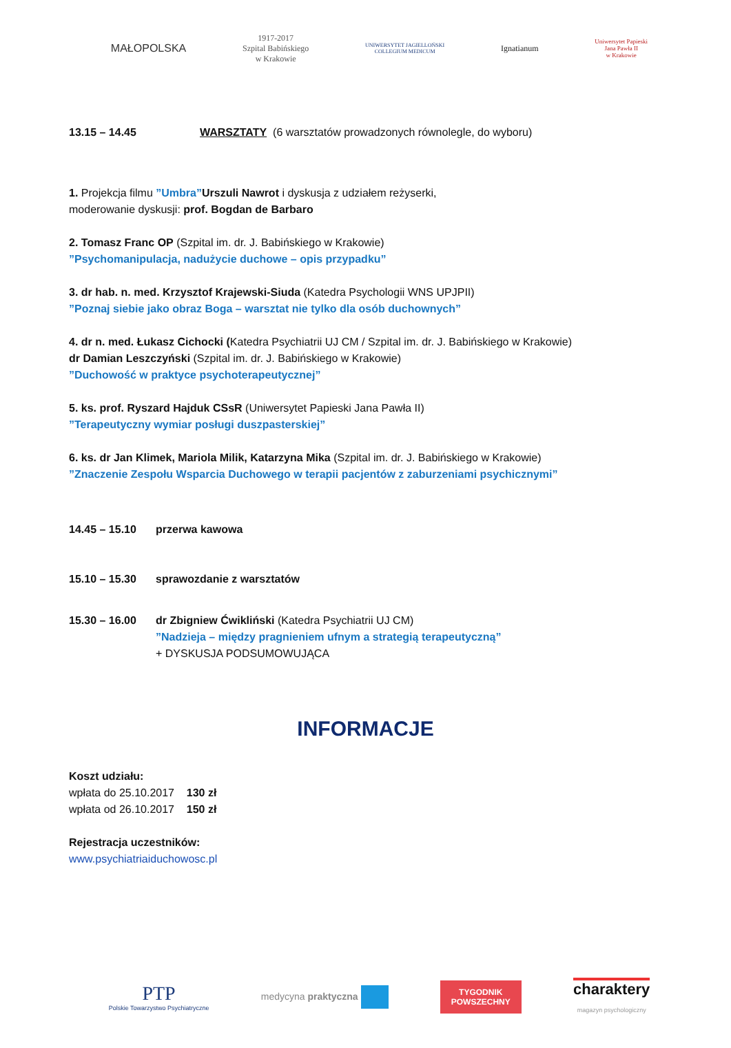MAŁOPOLSKA
1917-2017
Szpital Babińskiego
w Krakowie
UNIWERSYTET JAGIELLOŃSKI
COLLEGIUM MEDICUM
Ignatianum
Uniwersytet Papieski
Jana Pawła II
w Krakowie
13.15 – 14.45 WARSZTATY (6 warsztatów prowadzonych równolegle, do wyboru)
1. Projekcja filmu ”Umbra”Urszuli Nawrot i dyskusja z udziałem reżyserki,
moderowanie dyskusji: prof. Bogdan de Barbaro
2. Tomasz Franc OP (Szpital im. dr. J. Babińskiego w Krakowie)
”Psychomanipulacja, nadużycie duchowe – opis przypadku”
3. dr hab. n. med. Krzysztof Krajewski-Siuda (Katedra Psychologii WNS UPJPII)
”Poznaj siebie jako obraz Boga – warsztat nie tylko dla osób duchownych”
4. dr n. med. Łukasz Cichocki (Katedra Psychiatrii UJ CM / Szpital im. dr. J. Babińskiego w Krakowie)
dr Damian Leszczyński (Szpital im. dr. J. Babińskiego w Krakowie)
”Duchowość w praktyce psychoterapeutycznej”
5. ks. prof. Ryszard Hajduk CSsR (Uniwersytet Papieski Jana Pawła II)
”Terapeutyczny wymiar posługi duszpasterskiej”
6. ks. dr Jan Klimek, Mariola Milik, Katarzyna Mika (Szpital im. dr. J. Babińskiego w Krakowie)
”Znaczenie Zespołu Wsparcia Duchowego w terapii pacjentów z zaburzeniami psychicznymi”
14.45 – 15.10 przerwa kawowa
15.10 – 15.30 sprawozdanie z warsztatów
15.30 – 16.00 dr Zbigniew Ćwikliński (Katedra Psychiatrii UJ CM)
”Nadzieja – między pragnieniem ufnym a strategią terapeutyczną”
+ DYSKUSJA PODSUMOWUJĄCA
INFORMACJE
Koszt udziału:
wpłata do 25.10.2017 130 zł
wpłata od 26.10.2017 150 zł
Rejestracja uczestników:
www.psychiatriaiduchowosc.pl
PTP
Polskie Towarzystwo Psychiatryczne
medycyna praktyczna
TYGODNIK
POWSZECHNY
charaktery
magazyn psychologiczny